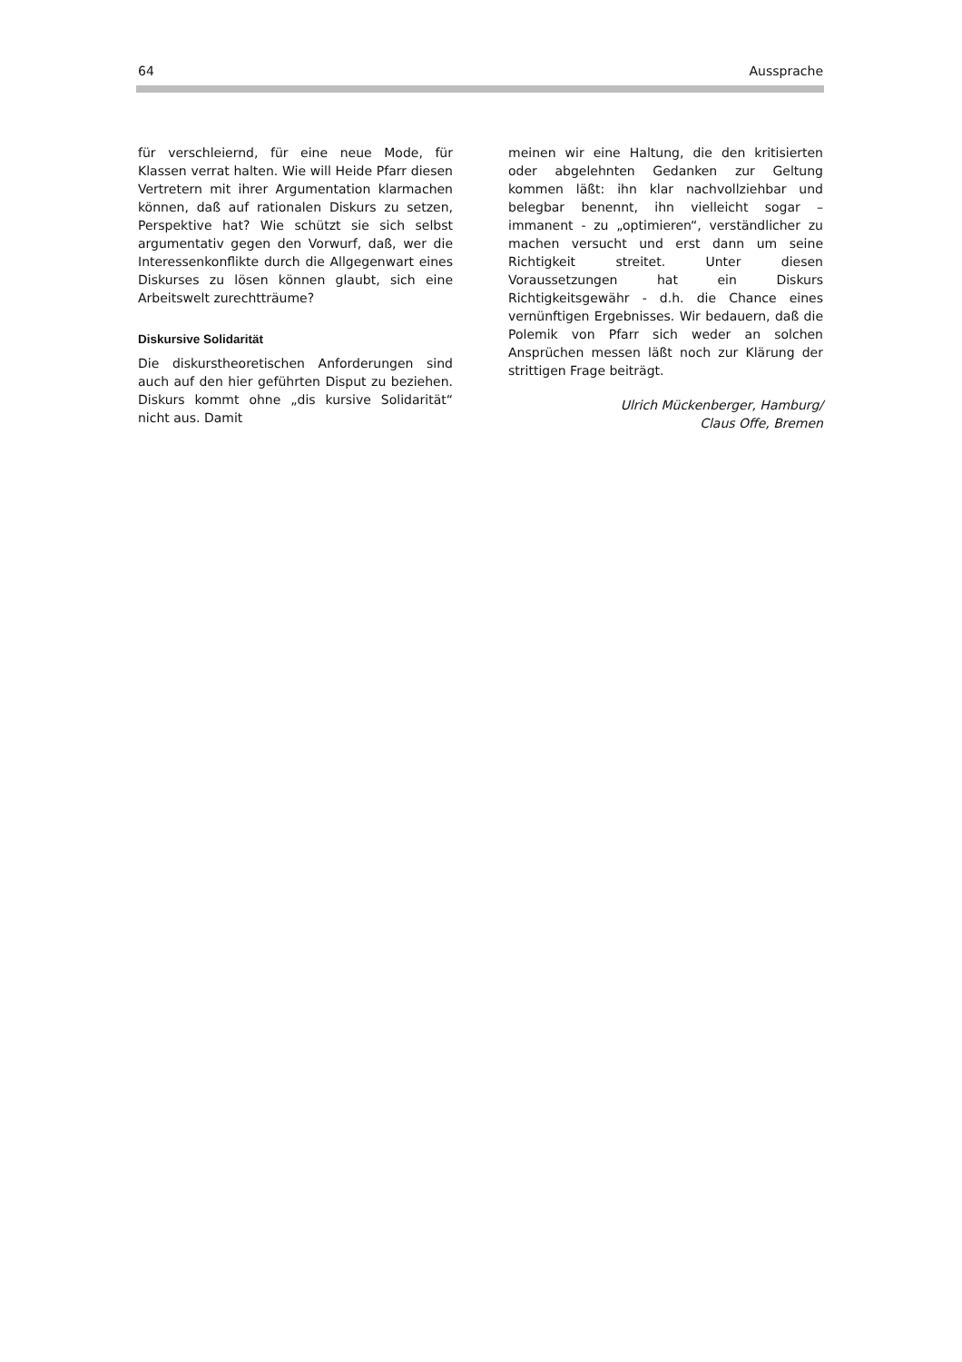64 Aussprache
für verschleiernd, für eine neue Mode, für Klassen verrat halten. Wie will Heide Pfarr diesen Vertretern mit ihrer Argumentation klarmachen können, daß auf rationalen Diskurs zu setzen, Perspektive hat? Wie schützt sie sich selbst argumentativ gegen den Vorwurf, daß, wer die Interessenkonflikte durch die Allgegenwart eines Diskurses zu lösen können glaubt, sich eine Arbeitswelt zurechtträume?
Diskursive Solidarität
Die diskurstheoretischen Anforderungen sind auch auf den hier geführten Disput zu beziehen. Diskurs kommt ohne „dis kursive Solidarität“ nicht aus. Damit
meinen wir eine Haltung, die den kritisierten oder abgelehnten Gedanken zur Geltung kommen läßt: ihn klar nachvollziehbar und belegbar benennt, ihn vielleicht sogar – immanent - zu „optimieren“, verständlicher zu machen versucht und erst dann um seine Richtigkeit streitet. Unter diesen Voraussetzungen hat ein Diskurs Richtigkeitsgewähr - d.h. die Chance eines vernünftigen Ergebnisses. Wir bedauern, daß die Polemik von Pfarr sich weder an solchen Ansprüchen messen läßt noch zur Klärung der strittigen Frage beiträgt.
Ulrich Mückenberger, Hamburg/
Claus Offe, Bremen